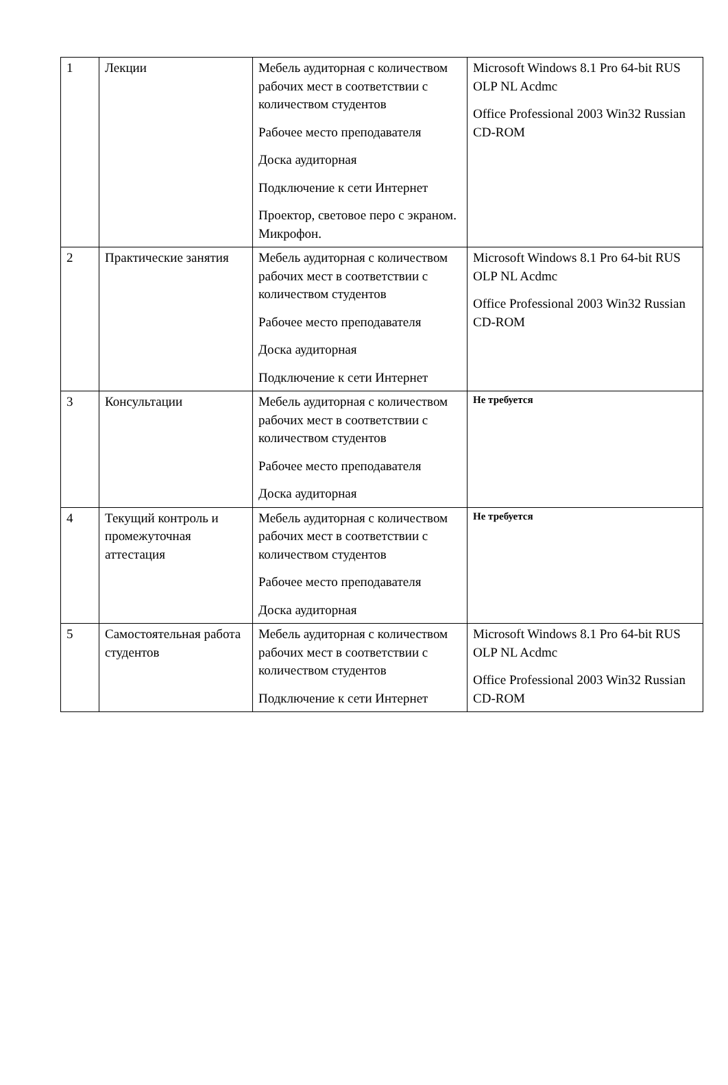| 1 | Лекции | Мебель аудиторная с количеством рабочих мест в соответствии с количеством студентов Рабочее место преподавателя Доска аудиторная Подключение к сети Интернет Проектор, световое перо с экраном. Микрофон. | Microsoft Windows 8.1 Pro 64-bit RUS OLP NL Acdmc Office Professional 2003 Win32 Russian CD-ROM |
| 2 | Практические занятия | Мебель аудиторная с количеством рабочих мест в соответствии с количеством студентов Рабочее место преподавателя Доска аудиторная Подключение к сети Интернет | Microsoft Windows 8.1 Pro 64-bit RUS OLP NL Acdmc Office Professional 2003 Win32 Russian CD-ROM |
| 3 | Консультации | Мебель аудиторная с количеством рабочих мест в соответствии с количеством студентов Рабочее место преподавателя Доска аудиторная | Не требуется |
| 4 | Текущий контроль и промежуточная аттестация | Мебель аудиторная с количеством рабочих мест в соответствии с количеством студентов Рабочее место преподавателя Доска аудиторная | Не требуется |
| 5 | Самостоятельная работа студентов | Мебель аудиторная с количеством рабочих мест в соответствии с количеством студентов Подключение к сети Интернет | Microsoft Windows 8.1 Pro 64-bit RUS OLP NL Acdmc Office Professional 2003 Win32 Russian CD-ROM |